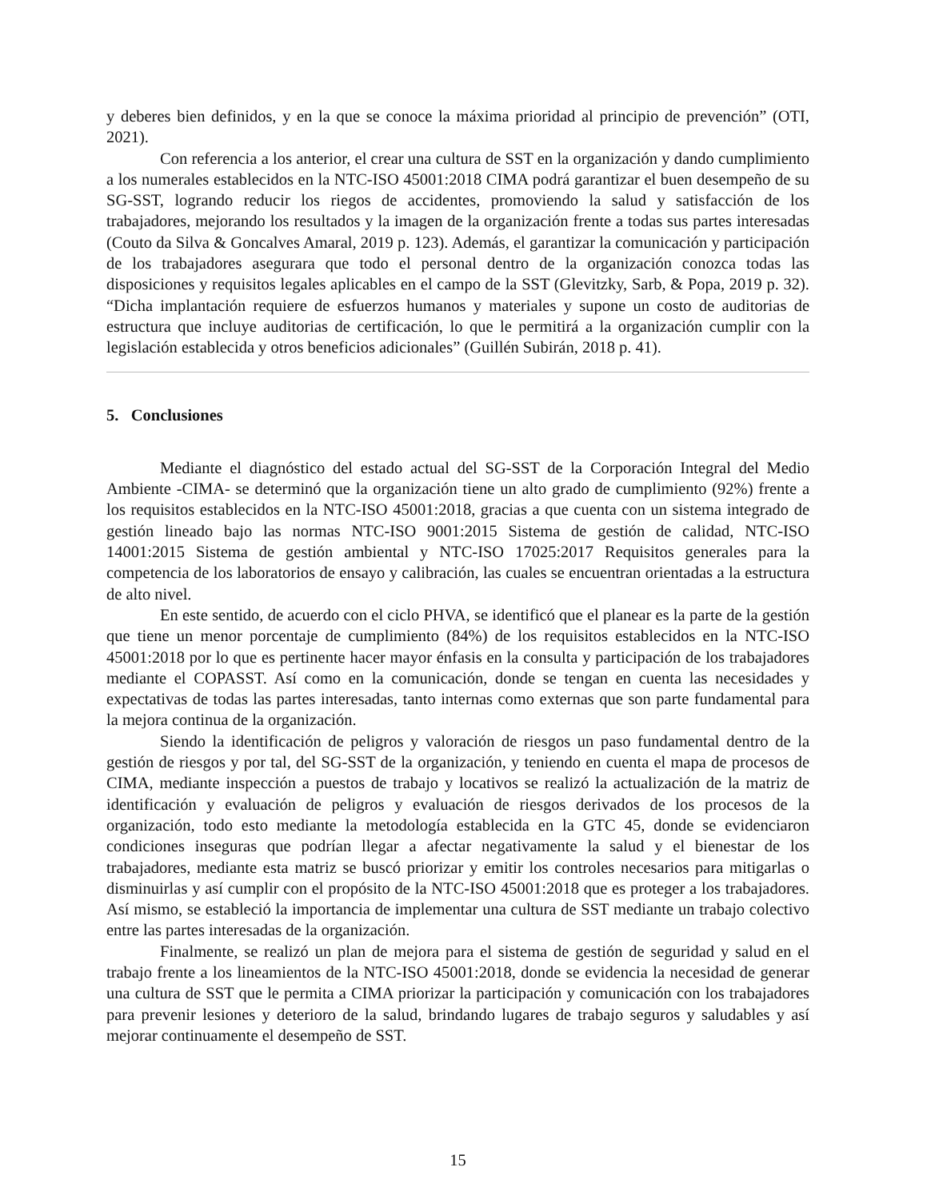y deberes bien definidos, y en la que se conoce la máxima prioridad al principio de prevención” (OTI, 2021).
Con referencia a los anterior, el crear una cultura de SST en la organización y dando cumplimiento a los numerales establecidos en la NTC-ISO 45001:2018 CIMA podrá garantizar el buen desempeño de su SG-SST, logrando reducir los riegos de accidentes, promoviendo la salud y satisfacción de los trabajadores, mejorando los resultados y la imagen de la organización frente a todas sus partes interesadas (Couto da Silva & Goncalves Amaral, 2019 p. 123). Además, el garantizar la comunicación y participación de los trabajadores asegurara que todo el personal dentro de la organización conozca todas las disposiciones y requisitos legales aplicables en el campo de la SST (Glevitzky, Sarb, & Popa, 2019 p. 32). “Dicha implantación requiere de esfuerzos humanos y materiales y supone un costo de auditorias de estructura que incluye auditorias de certificación, lo que le permitirá a la organización cumplir con la legislación establecida y otros beneficios adicionales” (Guillén Subirán, 2018 p. 41).
5. Conclusiones
Mediante el diagnóstico del estado actual del SG-SST de la Corporación Integral del Medio Ambiente -CIMA- se determinó que la organización tiene un alto grado de cumplimiento (92%) frente a los requisitos establecidos en la NTC-ISO 45001:2018, gracias a que cuenta con un sistema integrado de gestión lineado bajo las normas NTC-ISO 9001:2015 Sistema de gestión de calidad, NTC-ISO 14001:2015 Sistema de gestión ambiental y NTC-ISO 17025:2017 Requisitos generales para la competencia de los laboratorios de ensayo y calibración, las cuales se encuentran orientadas a la estructura de alto nivel.
En este sentido, de acuerdo con el ciclo PHVA, se identificó que el planear es la parte de la gestión que tiene un menor porcentaje de cumplimiento (84%) de los requisitos establecidos en la NTC-ISO 45001:2018 por lo que es pertinente hacer mayor énfasis en la consulta y participación de los trabajadores mediante el COPASST. Así como en la comunicación, donde se tengan en cuenta las necesidades y expectativas de todas las partes interesadas, tanto internas como externas que son parte fundamental para la mejora continua de la organización.
Siendo la identificación de peligros y valoración de riesgos un paso fundamental dentro de la gestión de riesgos y por tal, del SG-SST de la organización, y teniendo en cuenta el mapa de procesos de CIMA, mediante inspección a puestos de trabajo y locativos se realizó la actualización de la matriz de identificación y evaluación de peligros y evaluación de riesgos derivados de los procesos de la organización, todo esto mediante la metodología establecida en la GTC 45, donde se evidenciaron condiciones inseguras que podrían llegar a afectar negativamente la salud y el bienestar de los trabajadores, mediante esta matriz se buscó priorizar y emitir los controles necesarios para mitigarlas o disminuirlas y así cumplir con el propósito de la NTC-ISO 45001:2018 que es proteger a los trabajadores. Así mismo, se estableció la importancia de implementar una cultura de SST mediante un trabajo colectivo entre las partes interesadas de la organización.
Finalmente, se realizó un plan de mejora para el sistema de gestión de seguridad y salud en el trabajo frente a los lineamientos de la NTC-ISO 45001:2018, donde se evidencia la necesidad de generar una cultura de SST que le permita a CIMA priorizar la participación y comunicación con los trabajadores para prevenir lesiones y deterioro de la salud, brindando lugares de trabajo seguros y saludables y así mejorar continuamente el desempeño de SST.
15